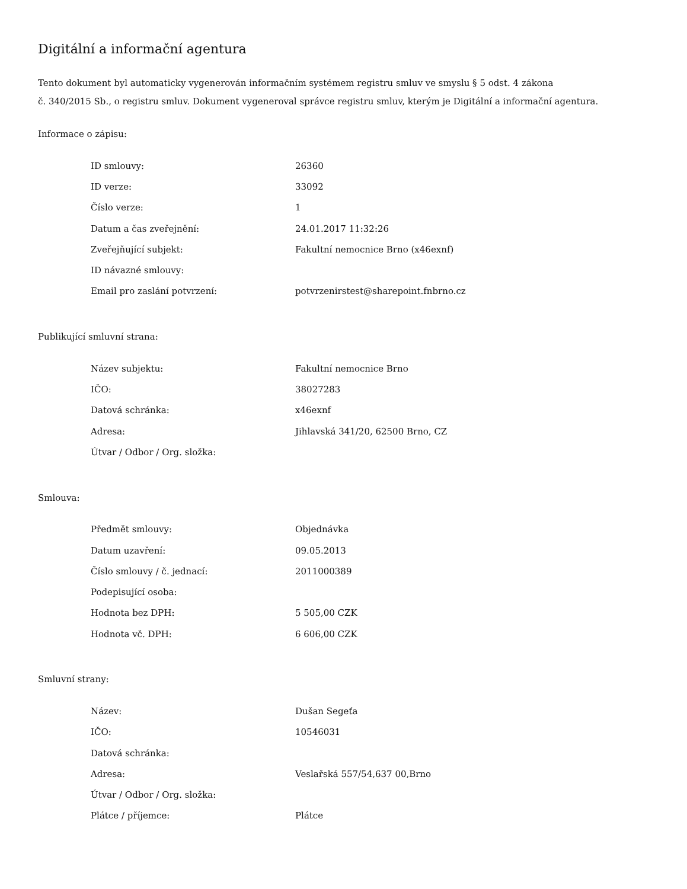Digitální a informační agentura
Tento dokument byl automaticky vygenerován informačním systémem registru smluv ve smyslu § 5 odst. 4 zákona
č. 340/2015 Sb., o registru smluv. Dokument vygeneroval správce registru smluv, kterým je Digitální a informační agentura.
Informace o zápisu:
| ID smlouvy: | 26360 |
| ID verze: | 33092 |
| Číslo verze: | 1 |
| Datum a čas zveřejnění: | 24.01.2017 11:32:26 |
| Zveřejňující subjekt: | Fakultní nemocnice Brno (x46exnf) |
| ID návazné smlouvy: | |
| Email pro zaslání potvrzení: | potvrzenirstest@sharepoint.fnbrno.cz |
Publikující smluvní strana:
| Název subjektu: | Fakultní nemocnice Brno |
| IČO: | 38027283 |
| Datová schránka: | x46exnf |
| Adresa: | Jihlavská 341/20, 62500 Brno, CZ |
| Útvar / Odbor / Org. složka: | |
Smlouva:
| Předmět smlouvy: | Objednávka |
| Datum uzavření: | 09.05.2013 |
| Číslo smlouvy / č. jednací: | 2011000389 |
| Podepisující osoba: | |
| Hodnota bez DPH: | 5 505,00 CZK |
| Hodnota vč. DPH: | 6 606,00 CZK |
Smluvní strany:
| Název: | Dušan Segeťa |
| IČO: | 10546031 |
| Datová schránka: | |
| Adresa: | Veslařská 557/54,637 00,Brno |
| Útvar / Odbor / Org. složka: | |
| Plátce / příjemce: | Plátce |